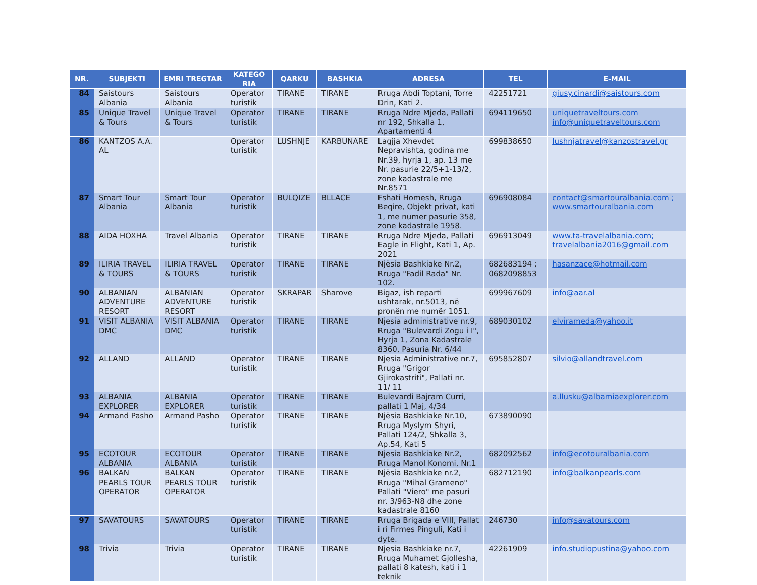| NR. | SUBJEKTI | EMRI TREGTAR | KATEGO RIA | QARKU | BASHKIA | ADRESA | TEL | E-MAIL |
| --- | --- | --- | --- | --- | --- | --- | --- | --- |
| 84 | Saistours Albania | Saistours Albania | Operator turistik | TIRANE | TIRANE | Rruga Abdi Toptani, Torre Drin, Kati 2. | 42251721 | giusy.cinardi@saistours.com |
| 85 | Unique Travel & Tours | Unique Travel & Tours | Operator turistik | TIRANE | TIRANE | Rruga Ndre Mjeda, Pallati nr 192, Shkalla 1, Apartamenti 4 | 694119650 | uniquetraveltours.com info@uniquetraveltours.com |
| 86 | KANTZOS A.A. AL | | Operator turistik | LUSHNJE | KARBUNARE | Lagjja Xhevdet Nepravishta, godina me Nr.39, hyrja 1, ap. 13 me Nr. pasurie 22/5+1-13/2, zone kadastrale me Nr.8571 | 699838650 | lushnjatravel@kanzostravel.gr |
| 87 | Smart Tour Albania | Smart Tour Albania | Operator turistik | BULQIZE | BLLACE | Fshati Homesh, Rruga Beqire, Objekt privat, kati 1, me numer pasurie 358, zone kadastrale 1958. | 696908084 | contact@smartouralbania.com ; www.smartouralbania.com |
| 88 | AIDA HOXHA | Travel Albania | Operator turistik | TIRANE | TIRANE | Rruga Ndre Mjeda, Pallati Eagle in Flight, Kati 1, Ap. 2021 | 696913049 | www.ta-travelalbania.com; travelalbania2016@gmail.com |
| 89 | ILIRIA TRAVEL & TOURS | ILIRIA TRAVEL & TOURS | Operator turistik | TIRANE | TIRANE | Njësia Bashkiake Nr.2, Rruga "Fadil Rada" Nr. 102. | 682683194 ; 0682098853 | hasanzace@hotmail.com |
| 90 | ALBANIAN ADVENTURE RESORT | ALBANIAN ADVENTURE RESORT | Operator turistik | SKRAPAR | Sharove | Bigaz, ish reparti ushtarak, nr.5013, në pronën me numër 1051. | 699967609 | info@aar.al |
| 91 | VISIT ALBANIA DMC | VISIT ALBANIA DMC | Operator turistik | TIRANE | TIRANE | Njesia administrative nr.9, Rruga "Bulevardi Zogu i I", Hyrja 1, Zona Kadastrale 8360, Pasuria Nr. 6/44 | 689030102 | elvirameda@yahoo.it |
| 92 | ALLAND | ALLAND | Operator turistik | TIRANE | TIRANE | Njesia Administrative nr.7, Rruga "Grigor Gjirokastriti", Pallati nr. 11/ 11 | 695852807 | silvio@allandtravel.com |
| 93 | ALBANIA EXPLORER | ALBANIA EXPLORER | Operator turistik | TIRANE | TIRANE | Bulevardi Bajram Curri, pallati 1 Maj, 4/34 | | a.llusku@albamiaexplorer.com |
| 94 | Armand Pasho | Armand Pasho | Operator turistik | TIRANE | TIRANE | Njësia Bashkiake Nr.10, Rruga Myslym Shyri, Pallati 124/2, Shkalla 3, Ap.54, Kati 5 | 673890090 | |
| 95 | ECOTOUR ALBANIA | ECOTOUR ALBANIA | Operator turistik | TIRANE | TIRANE | Njesia Bashkiake Nr.2, Rruga Manol Konomi, Nr.1 | 682092562 | info@ecotouralbania.com |
| 96 | BALKAN PEARLS TOUR OPERATOR | BALKAN PEARLS TOUR OPERATOR | Operator turistik | TIRANE | TIRANE | Njësia Bashkiake nr.2, Rruga "Mihal Grameno" Pallati "Viero" me pasuri nr. 3/963-N8 dhe zone kadastrale 8160 | 682712190 | info@balkanpearls.com |
| 97 | SAVATOURS | SAVATOURS | Operator turistik | TIRANE | TIRANE | Rruga Brigada e VIII, Pallat i ri Firmes Pinguli, Kati i dyte. | 246730 | info@savatours.com |
| 98 | Trivia | Trivia | Operator turistik | TIRANE | TIRANE | Njesia Bashkiake nr.7, Rruga Muhamet Gjollesha, pallati 8 katesh, kati i 1 teknik | 42261909 | info.studiopustina@yahoo.com |